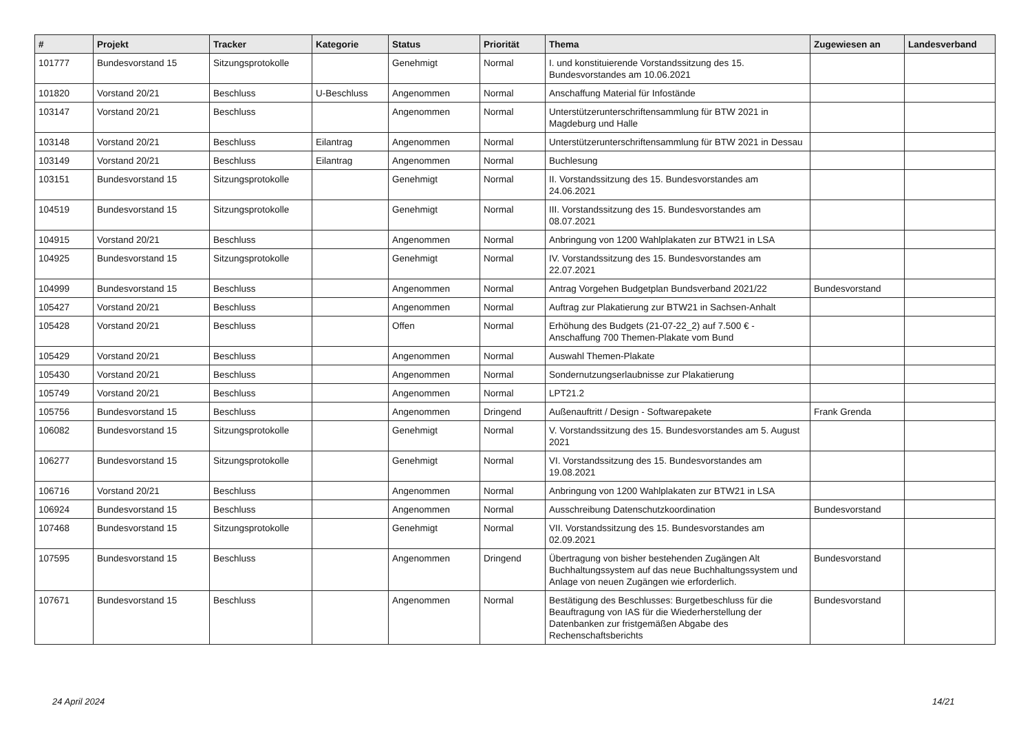| # | Projekt | Tracker | Kategorie | Status | Priorität | Thema | Zugewiesen an | Landesverband |
| --- | --- | --- | --- | --- | --- | --- | --- | --- |
| 101777 | Bundesvorstand 15 | Sitzungsprotokolle | | Genehmigt | Normal | I. und konstituierende Vorstandssitzung des 15. Bundesvorstandes am 10.06.2021 | | |
| 101820 | Vorstand 20/21 | Beschluss | U-Beschluss | Angenommen | Normal | Anschaffung Material für Infostände | | |
| 103147 | Vorstand 20/21 | Beschluss | | Angenommen | Normal | Unterstützerunterschriftensammlung für BTW 2021 in Magdeburg und Halle | | |
| 103148 | Vorstand 20/21 | Beschluss | Eilantrag | Angenommen | Normal | Unterstützerunterschriftensammlung für BTW 2021 in Dessau | | |
| 103149 | Vorstand 20/21 | Beschluss | Eilantrag | Angenommen | Normal | Buchlesung | | |
| 103151 | Bundesvorstand 15 | Sitzungsprotokolle | | Genehmigt | Normal | II. Vorstandssitzung des 15. Bundesvorstandes am 24.06.2021 | | |
| 104519 | Bundesvorstand 15 | Sitzungsprotokolle | | Genehmigt | Normal | III. Vorstandssitzung des 15. Bundesvorstandes am 08.07.2021 | | |
| 104915 | Vorstand 20/21 | Beschluss | | Angenommen | Normal | Anbringung von 1200 Wahlplakaten zur BTW21 in LSA | | |
| 104925 | Bundesvorstand 15 | Sitzungsprotokolle | | Genehmigt | Normal | IV. Vorstandssitzung des 15. Bundesvorstandes am 22.07.2021 | | |
| 104999 | Bundesvorstand 15 | Beschluss | | Angenommen | Normal | Antrag Vorgehen Budgetplan Bundsverband 2021/22 | Bundesvorstand | |
| 105427 | Vorstand 20/21 | Beschluss | | Angenommen | Normal | Auftrag zur Plakatierung zur BTW21 in Sachsen-Anhalt | | |
| 105428 | Vorstand 20/21 | Beschluss | | Offen | Normal | Erhöhung des Budgets (21-07-22_2) auf 7.500 € - Anschaffung 700 Themen-Plakate vom Bund | | |
| 105429 | Vorstand 20/21 | Beschluss | | Angenommen | Normal | Auswahl Themen-Plakate | | |
| 105430 | Vorstand 20/21 | Beschluss | | Angenommen | Normal | Sondernutzungserlaubnisse zur Plakatierung | | |
| 105749 | Vorstand 20/21 | Beschluss | | Angenommen | Normal | LPT21.2 | | |
| 105756 | Bundesvorstand 15 | Beschluss | | Angenommen | Dringend | Außenauftritt / Design - Softwarepakete | Frank Grenda | |
| 106082 | Bundesvorstand 15 | Sitzungsprotokolle | | Genehmigt | Normal | V. Vorstandssitzung des 15. Bundesvorstandes am 5. August 2021 | | |
| 106277 | Bundesvorstand 15 | Sitzungsprotokolle | | Genehmigt | Normal | VI. Vorstandssitzung des 15. Bundesvorstandes am 19.08.2021 | | |
| 106716 | Vorstand 20/21 | Beschluss | | Angenommen | Normal | Anbringung von 1200 Wahlplakaten zur BTW21 in LSA | | |
| 106924 | Bundesvorstand 15 | Beschluss | | Angenommen | Normal | Ausschreibung Datenschutzkoordination | Bundesvorstand | |
| 107468 | Bundesvorstand 15 | Sitzungsprotokolle | | Genehmigt | Normal | VII. Vorstandssitzung des 15. Bundesvorstandes am 02.09.2021 | | |
| 107595 | Bundesvorstand 15 | Beschluss | | Angenommen | Dringend | Übertragung von bisher bestehenden Zugängen Alt Buchhaltungssystem auf das neue Buchhaltungssystem und Anlage von neuen Zugängen wie erforderlich. | Bundesvorstand | |
| 107671 | Bundesvorstand 15 | Beschluss | | Angenommen | Normal | Bestätigung des Beschlusses: Burgetbeschluss für die Beauftragung von IAS für die Wiederherstellung der Datenbanken zur fristgemäßen Abgabe des Rechenschaftsberichts | Bundesvorstand | |
24 April 2024 14/21